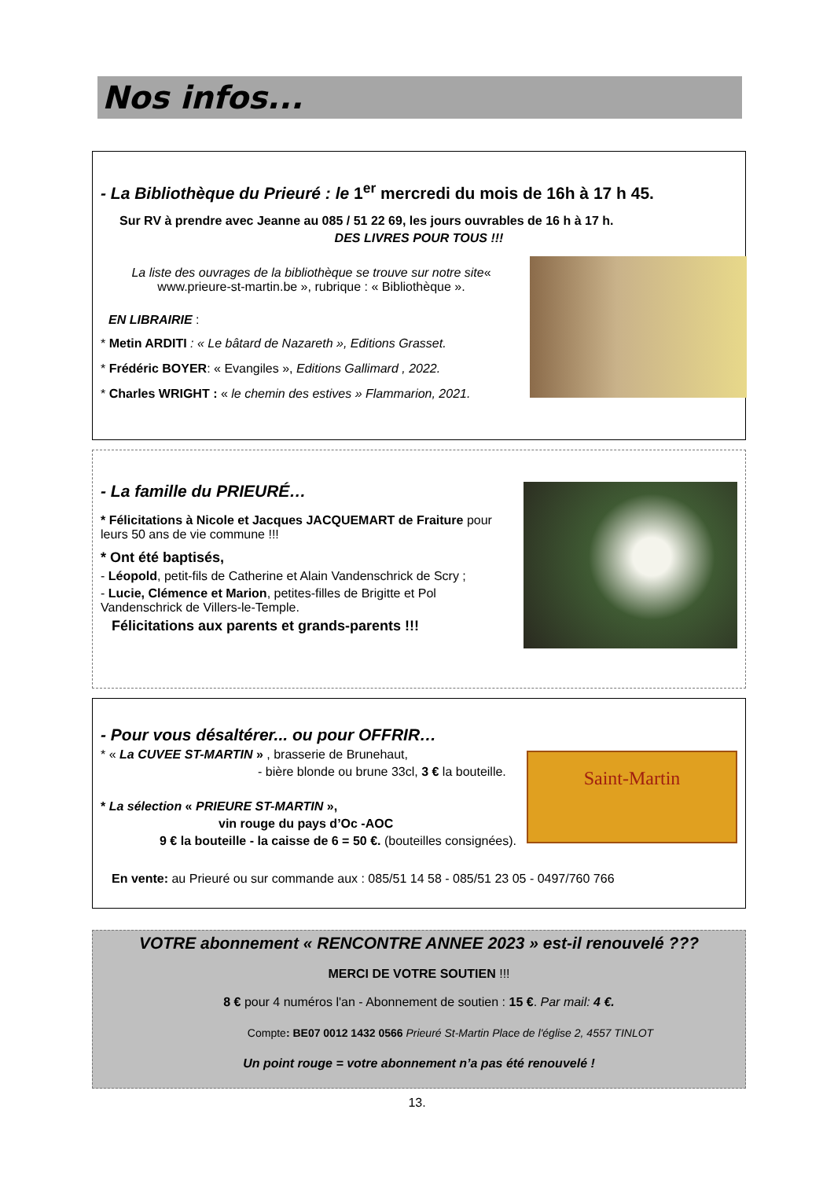Nos infos...
- La Bibliothèque du Prieuré : le 1<sup>er</sup> mercredi du mois de 16h à 17 h 45.
Sur RV à prendre avec Jeanne au 085 / 51 22 69, les jours ouvrables de 16 h à 17 h.
DES LIVRES POUR TOUS !!!
La liste des ouvrages de la bibliothèque se trouve sur notre site« www.prieure-st-martin.be », rubrique : « Bibliothèque ».
EN LIBRAIRIE :
* Metin ARDITI : « Le bâtard de Nazareth », Editions Grasset.
* Frédéric BOYER: « Evangiles », Editions Gallimard , 2022.
* Charles WRIGHT : « le chemin des estives » Flammarion, 2021.
- La famille du PRIEURÉ…
* Félicitations à Nicole et Jacques JACQUEMART de Fraiture pour leurs 50 ans de vie commune !!!
* Ont été baptisés,
- Léopold, petit-fils de Catherine et Alain Vandenschrick de Scry ;
- Lucie, Clémence et Marion, petites-filles de Brigitte et Pol Vandenschrick de Villers-le-Temple.
Félicitations aux parents et grands-parents !!!
- Pour vous désaltérer... ou pour OFFRIR…
Saint-Martin
* « La CUVEE ST-MARTIN » , brasserie de Brunehaut,
- bière blonde ou brune 33cl, 3 € la bouteille.
* La sélection « PRIEURE ST-MARTIN »,
vin rouge du pays d’Oc -AOC
9 € la bouteille - la caisse de 6 = 50 €. (bouteilles consignées).
En vente: au Prieuré ou sur commande aux : 085/51 14 58 - 085/51 23 05 - 0497/760 766
VOTRE abonnement « RENCONTRE ANNEE 2023 » est-il renouvelé ???
MERCI DE VOTRE SOUTIEN !!!
8 € pour 4 numéros l'an - Abonnement de soutien : 15 €. Par mail: 4 €.
Compte: BE07 0012 1432 0566 Prieuré St-Martin Place de l'église 2, 4557 TINLOT
Un point rouge = votre abonnement n’a pas été renouvelé !
13.